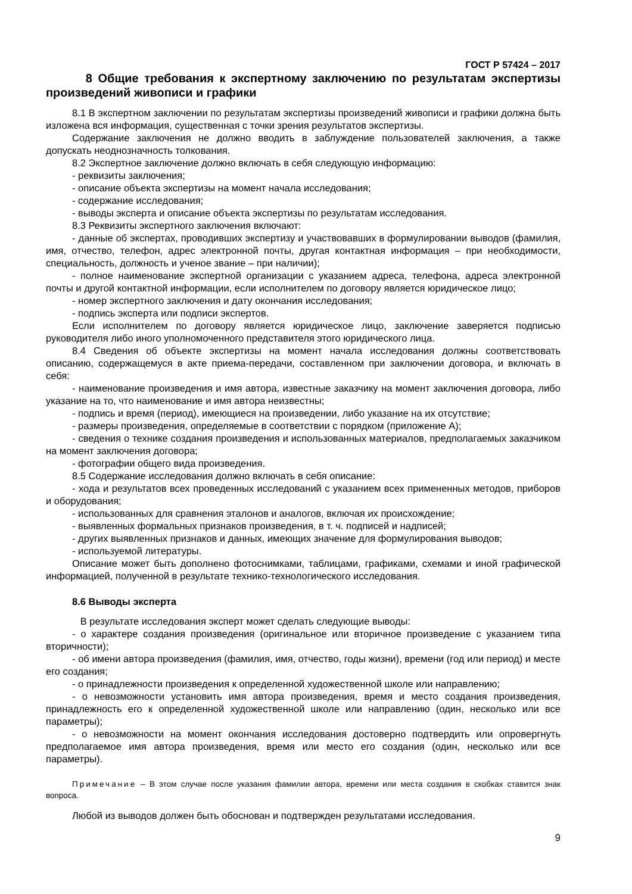ГОСТ Р 57424 – 2017
8 Общие требования к экспертному заключению по результатам экспертизы произведений живописи и графики
8.1 В экспертном заключении по результатам экспертизы произведений живописи и графики должна быть изложена вся информация, существенная с точки зрения результатов экспертизы.
Содержание заключения не должно вводить в заблуждение пользователей заключения, а также допускать неоднозначность толкования.
8.2 Экспертное заключение должно включать в себя следующую информацию:
- реквизиты заключения;
- описание объекта экспертизы на момент начала исследования;
- содержание исследования;
- выводы эксперта и описание объекта экспертизы по результатам исследования.
8.3 Реквизиты экспертного заключения включают:
- данные об экспертах, проводивших экспертизу и участвовавших в формулировании выводов (фамилия, имя, отчество, телефон, адрес электронной почты, другая контактная информация – при необходимости, специальность, должность и ученое звание – при наличии);
- полное наименование экспертной организации с указанием адреса, телефона, адреса электронной почты и другой контактной информации, если исполнителем по договору является юридическое лицо;
- номер экспертного заключения и дату окончания исследования;
- подпись эксперта или подписи экспертов.
Если исполнителем по договору является юридическое лицо, заключение заверяется подписью руководителя либо иного уполномоченного представителя этого юридического лица.
8.4 Сведения об объекте экспертизы на момент начала исследования должны соответствовать описанию, содержащемуся в акте приема-передачи, составленном при заключении договора, и включать в себя:
- наименование произведения и имя автора, известные заказчику на момент заключения договора, либо указание на то, что наименование и имя автора неизвестны;
- подпись и время (период), имеющиеся на произведении, либо указание на их отсутствие;
- размеры произведения, определяемые в соответствии с порядком (приложение А);
- сведения о технике создания произведения и использованных материалов, предполагаемых заказчиком на момент заключения договора;
- фотографии общего вида произведения.
8.5 Содержание исследования должно включать в себя описание:
- хода и результатов всех проведенных исследований с указанием всех примененных методов, приборов и оборудования;
- использованных для сравнения эталонов и аналогов, включая их происхождение;
- выявленных формальных признаков произведения, в т. ч. подписей и надписей;
- других выявленных признаков и данных, имеющих значение для формулирования выводов;
- используемой литературы.
Описание может быть дополнено фотоснимками, таблицами, графиками, схемами и иной графической информацией, полученной в результате технико-технологического исследования.
8.6 Выводы эксперта
В результате исследования эксперт может сделать следующие выводы:
- о характере создания произведения (оригинальное или вторичное произведение с указанием типа вторичности);
- об имени автора произведения (фамилия, имя, отчество, годы жизни), времени (год или период) и месте его создания;
- о принадлежности произведения к определенной художественной школе или направлению;
- о невозможности установить имя автора произведения, время и место создания произведения, принадлежность его к определенной художественной школе или направлению (один, несколько или все параметры);
- о невозможности на момент окончания исследования достоверно подтвердить или опровергнуть предполагаемое имя автора произведения, время или место его создания (один, несколько или все параметры).
Примечание – В этом случае после указания фамилии автора, времени или места создания в скобках ставится знак вопроса.
Любой из выводов должен быть обоснован и подтвержден результатами исследования.
9